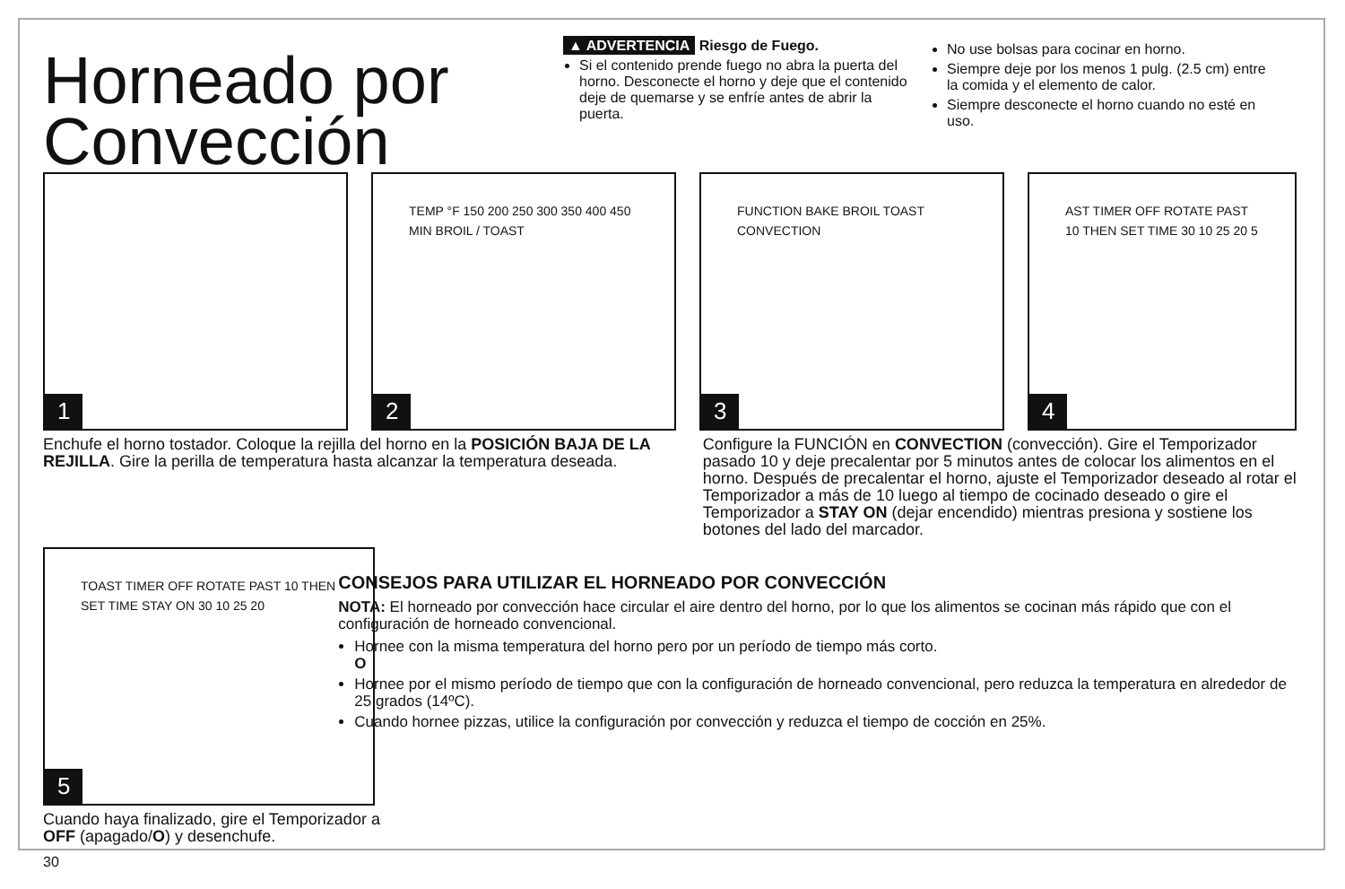Horneado por Convección
▲ ADVERTENCIA Riesgo de Fuego.
Si el contenido prende fuego no abra la puerta del horno. Desconecte el horno y deje que el contenido deje de quemarse y se enfríe antes de abrir la puerta.
No use bolsas para cocinar en horno.
Siempre deje por los menos 1 pulg. (2.5 cm) entre la comida y el elemento de calor.
Siempre desconecte el horno cuando no esté en uso.
1
TEMP °F 150 200 250 300 350 400 450 MIN BROIL / TOAST
2
FUNCTION BAKE BROIL TOAST CONVECTION
3
AST TIMER OFF ROTATE PAST 10 THEN SET TIME 30 10 25 20 5
4
Enchufe el horno tostador. Coloque la rejilla del horno en la POSICIÓN BAJA DE LA REJILLA. Gire la perilla de temperatura hasta alcanzar la temperatura deseada.
Configure la FUNCIÓN en CONVECTION (convección). Gire el Temporizador pasado 10 y deje precalentar por 5 minutos antes de colocar los alimentos en el horno. Después de precalentar el horno, ajuste el Temporizador deseado al rotar el Temporizador a más de 10 luego al tiempo de cocinado deseado o gire el Temporizador a STAY ON (dejar encendido) mientras presiona y sostiene los botones del lado del marcador.
TOAST TIMER OFF ROTATE PAST 10 THEN SET TIME STAY ON 30 10 25 20
5
Cuando haya finalizado, gire el Temporizador a OFF (apagado/O) y desenchufe.
30
CONSEJOS PARA UTILIZAR EL HORNEADO POR CONVECCIÓN
NOTA: El horneado por convección hace circular el aire dentro del horno, por lo que los alimentos se cocinan más rápido que con el configuración de horneado convencional.
Hornee con la misma temperatura del horno pero por un período de tiempo más corto.
O
Hornee por el mismo período de tiempo que con la configuración de horneado convencional, pero reduzca la temperatura en alrededor de 25 grados (14ºC).
Cuando hornee pizzas, utilice la configuración por convección y reduzca el tiempo de cocción en 25%.